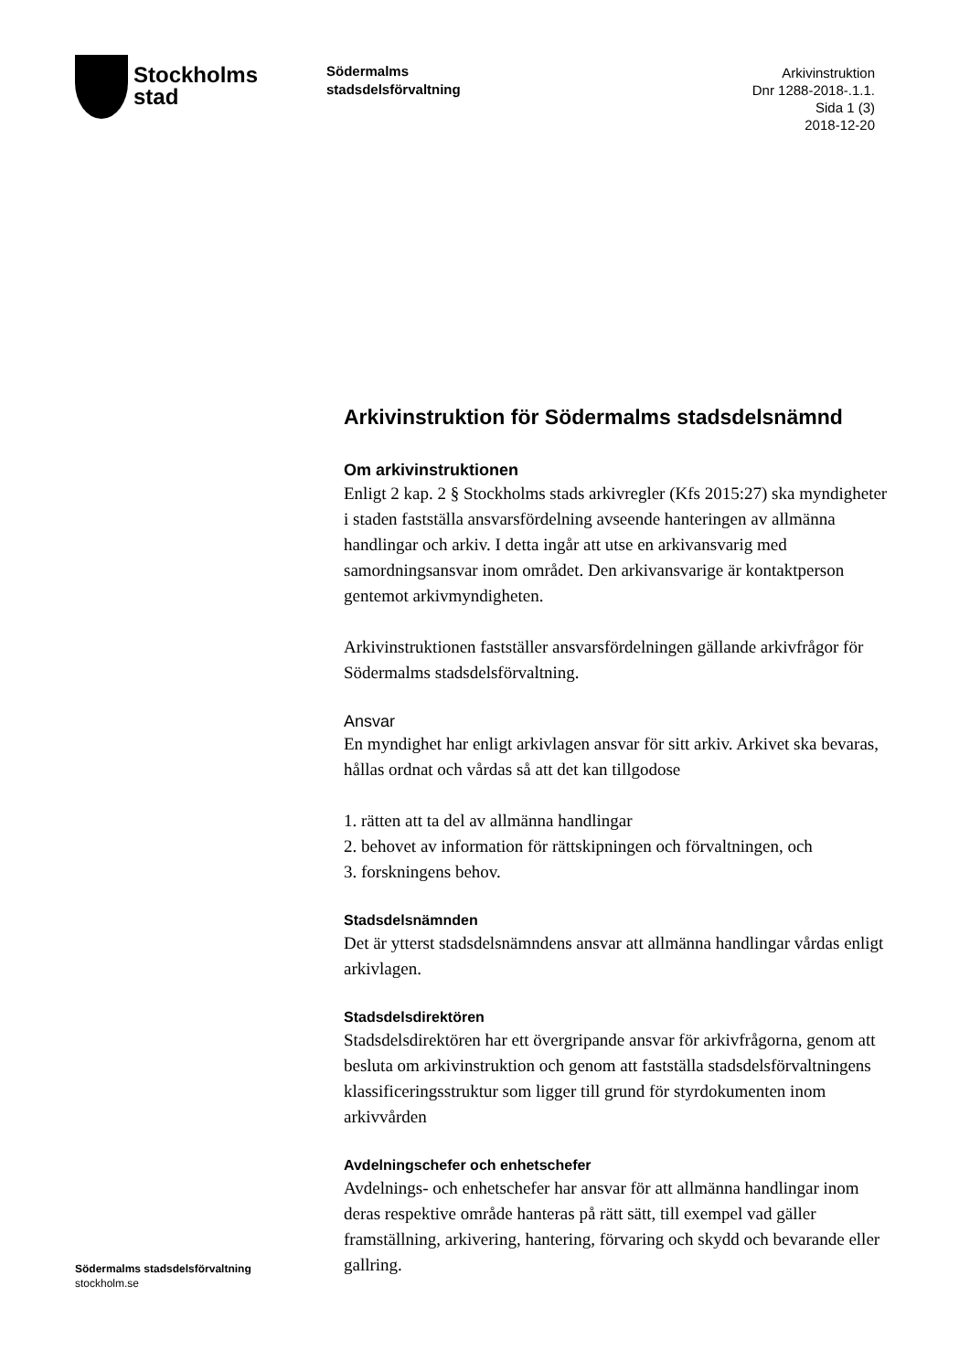Stockholms
stad
Södermalms
stadsdelsförvaltning
Arkivinstruktion
Dnr 1288-2018-.1.1.
Sida 1 (3)
2018-12-20
Arkivinstruktion för Södermalms stadsdelsnämnd
Om arkivinstruktionen
Enligt 2 kap. 2 § Stockholms stads arkivregler (Kfs 2015:27) ska myndigheter i staden fastställa ansvarsfördelning avseende hanteringen av allmänna handlingar och arkiv. I detta ingår att utse en arkivansvarig med samordningsansvar inom området. Den arkivansvarige är kontaktperson gentemot arkivmyndigheten.
Arkivinstruktionen fastställer ansvarsfördelningen gällande arkivfrågor för Södermalms stadsdelsförvaltning.
Ansvar
En myndighet har enligt arkivlagen ansvar för sitt arkiv. Arkivet ska bevaras, hållas ordnat och vårdas så att det kan tillgodose
1. rätten att ta del av allmänna handlingar
2. behovet av information för rättskipningen och förvaltningen, och
3. forskningens behov.
Stadsdelsnämnden
Det är ytterst stadsdelsnämndens ansvar att allmänna handlingar vårdas enligt arkivlagen.
Stadsdelsdirektören
Stadsdelsdirektören har ett övergripande ansvar för arkivfrågorna, genom att besluta om arkivinstruktion och genom att fastställa stadsdelsförvaltningens klassificeringsstruktur som ligger till grund för styrdokumenten inom arkivvården
Avdelningschefer och enhetschefer
Avdelnings- och enhetschefer har ansvar för att allmänna handlingar inom deras respektive område hanteras på rätt sätt, till exempel vad gäller framställning, arkivering, hantering, förvaring och skydd och bevarande eller gallring.
Södermalms stadsdelsförvaltning
stockholm.se